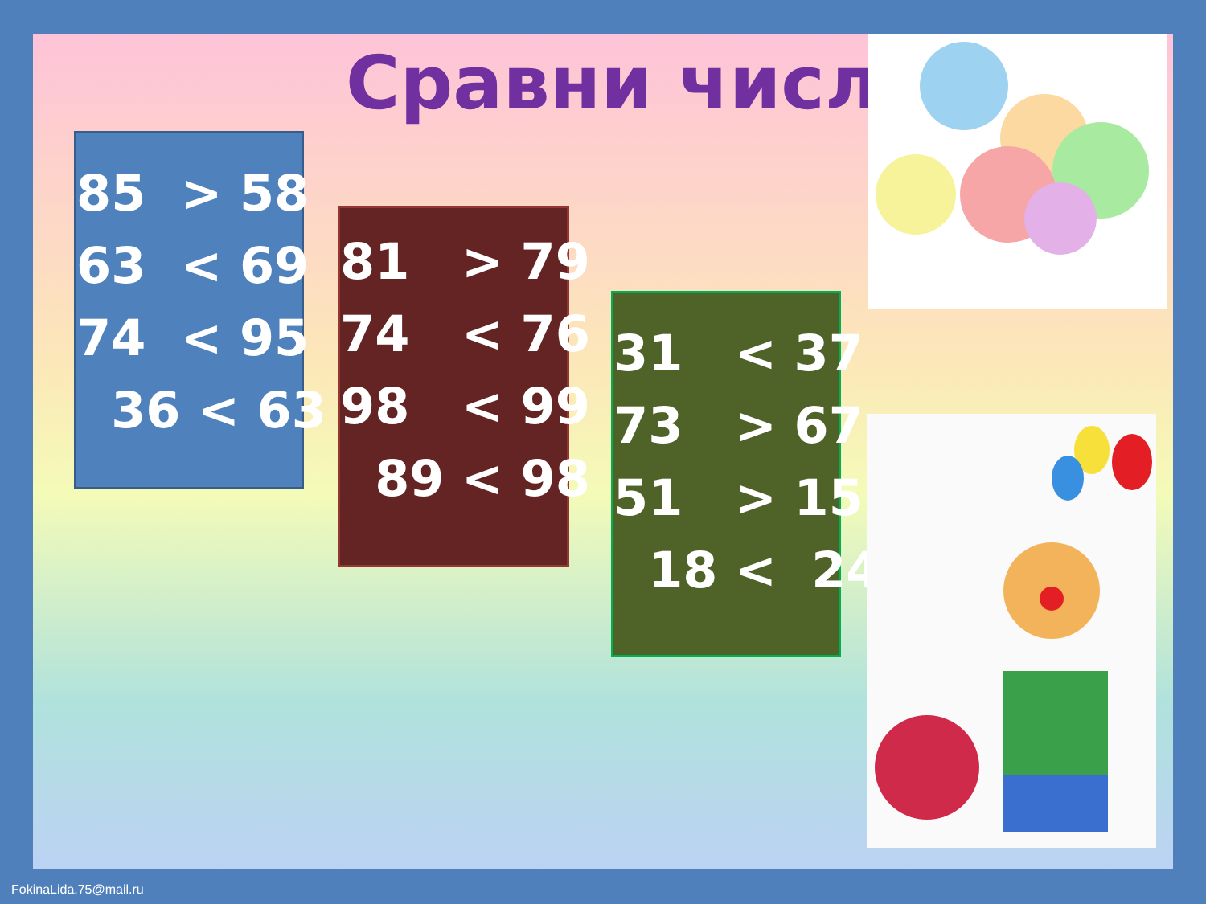Сравни числа
85 > 58
63 < 69
74 < 95
36 < 63
81 > 79
74 < 76
98 < 99
89 < 98
31 < 37
73 > 67
51 > 15
18 < 24
FokinaLida.75@mail.ru